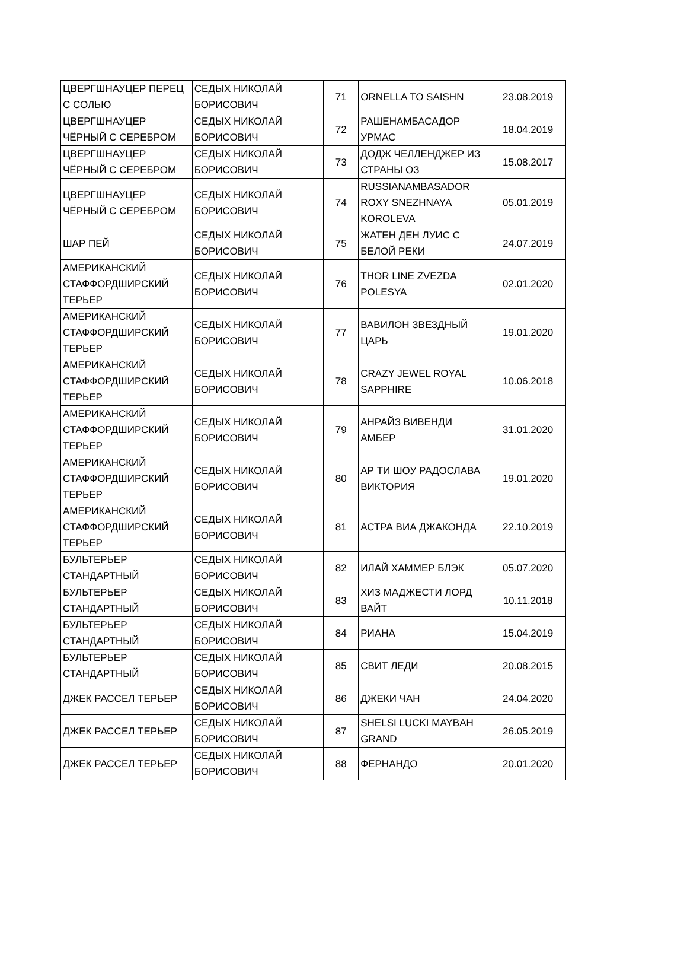| ЦВЕРГШНАУЦЕР ПЕРЕЦ С СОЛЬЮ | СЕДЫХ НИКОЛАЙ БОРИСОВИЧ | 71 | ORNELLA TO SAISHN | 23.08.2019 |
| ЦВЕРГШНАУЦЕР ЧЁРНЫЙ С СЕРЕБРОМ | СЕДЫХ НИКОЛАЙ БОРИСОВИЧ | 72 | РАШЕНАМБАСАДОР УРМАС | 18.04.2019 |
| ЦВЕРГШНАУЦЕР ЧЁРНЫЙ С СЕРЕБРОМ | СЕДЫХ НИКОЛАЙ БОРИСОВИЧ | 73 | ДОДЖ ЧЕЛЛЕНДЖЕР ИЗ СТРАНЫ ОЗ | 15.08.2017 |
| ЦВЕРГШНАУЦЕР ЧЁРНЫЙ С СЕРЕБРОМ | СЕДЫХ НИКОЛАЙ БОРИСОВИЧ | 74 | RUSSIANAMBASADOR ROXY SNEZHNAYA KOROLEVA | 05.01.2019 |
| ШАР ПЕЙ | СЕДЫХ НИКОЛАЙ БОРИСОВИЧ | 75 | ЖАТЕН ДЕН ЛУИС С БЕЛОЙ РЕКИ | 24.07.2019 |
| АМЕРИКАНСКИЙ СТАФФОРДШИРСКИЙ ТЕРЬЕР | СЕДЫХ НИКОЛАЙ БОРИСОВИЧ | 76 | THOR LINE ZVEZDA POLESYA | 02.01.2020 |
| АМЕРИКАНСКИЙ СТАФФОРДШИРСКИЙ ТЕРЬЕР | СЕДЫХ НИКОЛАЙ БОРИСОВИЧ | 77 | ВАВИЛОН ЗВЕЗДНЫЙ ЦАРЬ | 19.01.2020 |
| АМЕРИКАНСКИЙ СТАФФОРДШИРСКИЙ ТЕРЬЕР | СЕДЫХ НИКОЛАЙ БОРИСОВИЧ | 78 | CRAZY JEWEL ROYAL SAPPHIRE | 10.06.2018 |
| АМЕРИКАНСКИЙ СТАФФОРДШИРСКИЙ ТЕРЬЕР | СЕДЫХ НИКОЛАЙ БОРИСОВИЧ | 79 | АНРАЙЗ ВИВЕНДИ АМБЕР | 31.01.2020 |
| АМЕРИКАНСКИЙ СТАФФОРДШИРСКИЙ ТЕРЬЕР | СЕДЫХ НИКОЛАЙ БОРИСОВИЧ | 80 | АР ТИ ШОУ РАДОСЛАВА ВИКТОРИЯ | 19.01.2020 |
| АМЕРИКАНСКИЙ СТАФФОРДШИРСКИЙ ТЕРЬЕР | СЕДЫХ НИКОЛАЙ БОРИСОВИЧ | 81 | АСТРА ВИА ДЖАКОНДА | 22.10.2019 |
| БУЛЬТЕРЬЕР СТАНДАРТНЫЙ | СЕДЫХ НИКОЛАЙ БОРИСОВИЧ | 82 | ИЛАЙ ХАММЕР БЛЭК | 05.07.2020 |
| БУЛЬТЕРЬЕР СТАНДАРТНЫЙ | СЕДЫХ НИКОЛАЙ БОРИСОВИЧ | 83 | ХИЗ МАДЖЕСТИ ЛОРД ВАЙТ | 10.11.2018 |
| БУЛЬТЕРЬЕР СТАНДАРТНЫЙ | СЕДЫХ НИКОЛАЙ БОРИСОВИЧ | 84 | РИАНА | 15.04.2019 |
| БУЛЬТЕРЬЕР СТАНДАРТНЫЙ | СЕДЫХ НИКОЛАЙ БОРИСОВИЧ | 85 | СВИТ ЛЕДИ | 20.08.2015 |
| ДЖЕК РАССЕЛ ТЕРЬЕР | СЕДЫХ НИКОЛАЙ БОРИСОВИЧ | 86 | ДЖЕКИ ЧАН | 24.04.2020 |
| ДЖЕК РАССЕЛ ТЕРЬЕР | СЕДЫХ НИКОЛАЙ БОРИСОВИЧ | 87 | SHELSI LUCKI MAYBAH GRAND | 26.05.2019 |
| ДЖЕК РАССЕЛ ТЕРЬЕР | СЕДЫХ НИКОЛАЙ БОРИСОВИЧ | 88 | ФЕРНАНДО | 20.01.2020 |